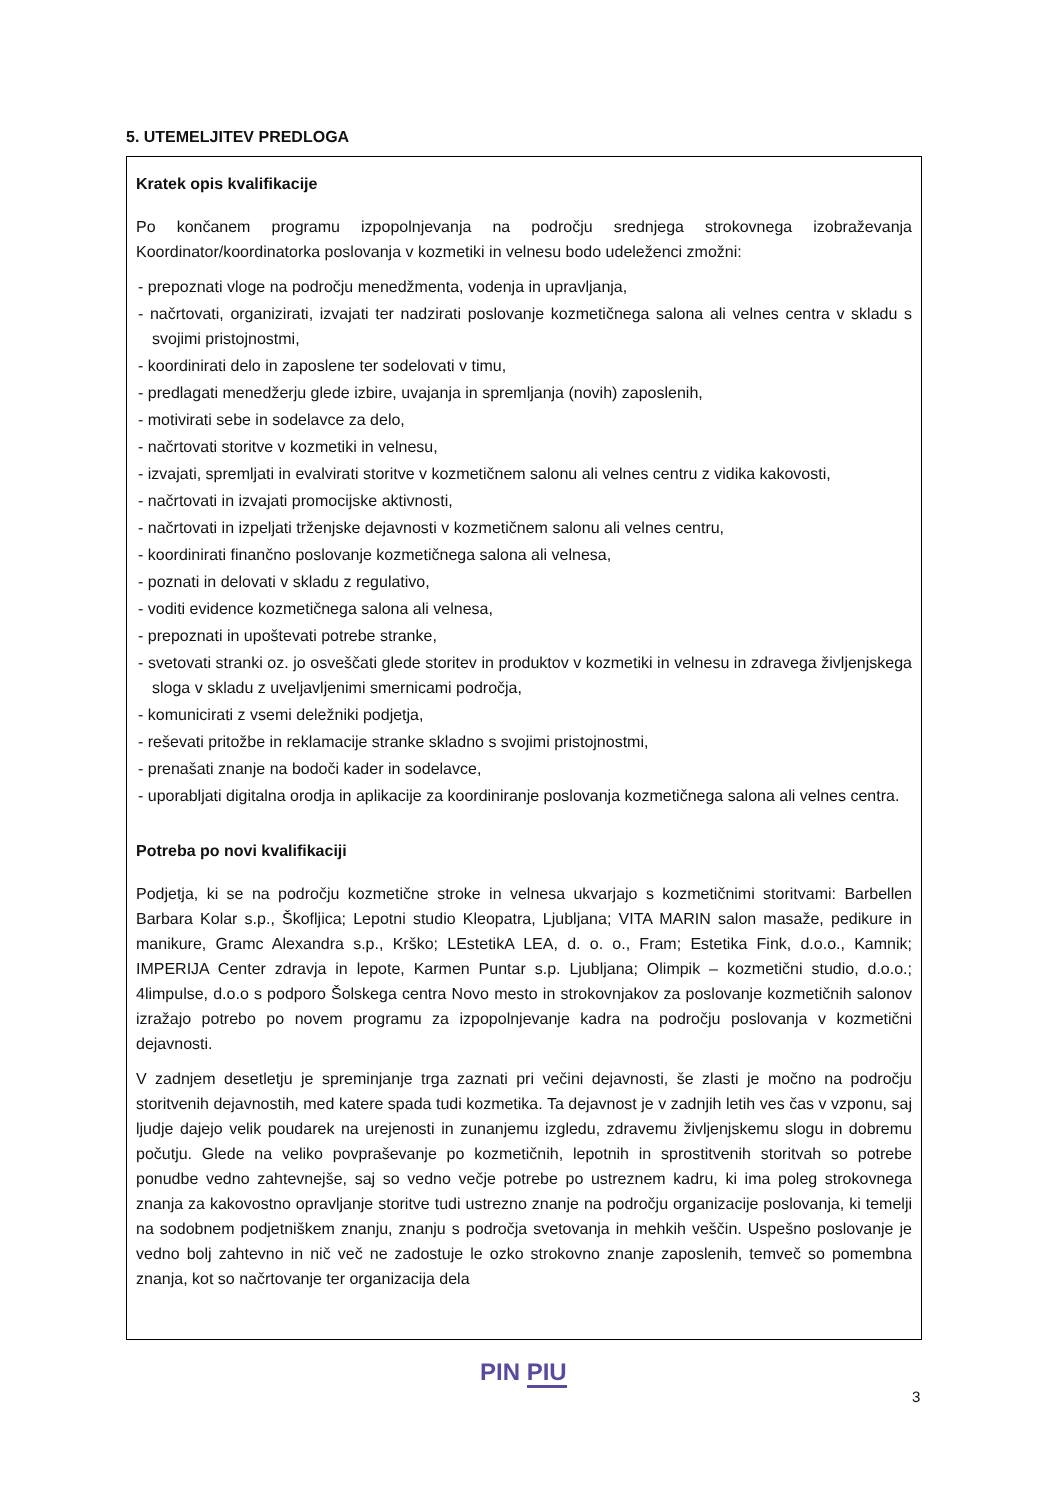5. UTEMELJITEV PREDLOGA
Kratek opis kvalifikacije
Po končanem programu izpopolnjevanja na področju srednjega strokovnega izobraževanja Koordinator/koordinatorka poslovanja v kozmetiki in velnesu bodo udeleženci zmožni:
- prepoznati vloge na področju menedžmenta, vodenja in upravljanja,
- načrtovati, organizirati, izvajati ter nadzirati poslovanje kozmetičnega salona ali velnes centra v skladu s svojimi pristojnostmi,
- koordinirati delo in zaposlene ter sodelovati v timu,
- predlagati menedžerju glede izbire, uvajanja in spremljanja (novih) zaposlenih,
- motivirati sebe in sodelavce za delo,
- načrtovati storitve v kozmetiki in velnesu,
- izvajati, spremljati in evalvirati storitve v kozmetičnem salonu ali velnes centru z vidika kakovosti,
- načrtovati in izvajati promocijske aktivnosti,
- načrtovati in izpeljati trženjske dejavnosti v kozmetičnem salonu ali velnes centru,
- koordinirati finančno poslovanje kozmetičnega salona ali velnesa,
- poznati in delovati v skladu z regulativo,
- voditi evidence kozmetičnega salona ali velnesa,
- prepoznati in upoštevati potrebe stranke,
- svetovati stranki oz. jo osveščati glede storitev in produktov v kozmetiki in velnesu in zdravega življenjskega sloga v skladu z uveljavljenimi smernicami področja,
- komunicirati z vsemi deležniki podjetja,
- reševati pritožbe in reklamacije stranke skladno s svojimi pristojnostmi,
- prenašati znanje na bodoči kader in sodelavce,
- uporabljati digitalna orodja in aplikacije za koordiniranje poslovanja kozmetičnega salona ali velnes centra.
Potreba po novi kvalifikaciji
Podjetja, ki se na področju kozmetične stroke in velnesa ukvarjajo s kozmetičnimi storitvami: Barbellen Barbara Kolar s.p., Škofljica; Lepotni studio Kleopatra, Ljubljana; VITA MARIN salon masaže, pedikure in manikure, Gramc Alexandra s.p., Krško; LEstetikA LEA, d. o. o., Fram; Estetika Fink, d.o.o., Kamnik; IMPERIJA Center zdravja in lepote, Karmen Puntar s.p. Ljubljana; Olimpik – kozmetični studio, d.o.o.; 4limpulse, d.o.o s podporo Šolskega centra Novo mesto in strokovnjakov za poslovanje kozmetičnih salonov izražajo potrebo po novem programu za izpopolnjevanje kadra na področju poslovanja v kozmetični dejavnosti.
V zadnjem desetletju je spreminjanje trga zaznati pri večini dejavnosti, še zlasti je močno na področju storitvenih dejavnostih, med katere spada tudi kozmetika. Ta dejavnost je v zadnjih letih ves čas v vzponu, saj ljudje dajejo velik poudarek na urejenosti in zunanjemu izgledu, zdravemu življenjskemu slogu in dobremu počutju. Glede na veliko povpraševanje po kozmetičnih, lepotnih in sprostitvenih storitvah so potrebe ponudbe vedno zahtevnejše, saj so vedno večje potrebe po ustreznem kadru, ki ima poleg strokovnega znanja za kakovostno opravljanje storitve tudi ustrezno znanje na področju organizacije poslovanja, ki temelji na sodobnem podjetniškem znanju, znanju s področja svetovanja in mehkih veščin. Uspešno poslovanje je vedno bolj zahtevno in nič več ne zadostuje le ozko strokovno znanje zaposlenih, temveč so pomembna znanja, kot so načrtovanje ter organizacija dela
PIN PIU
3